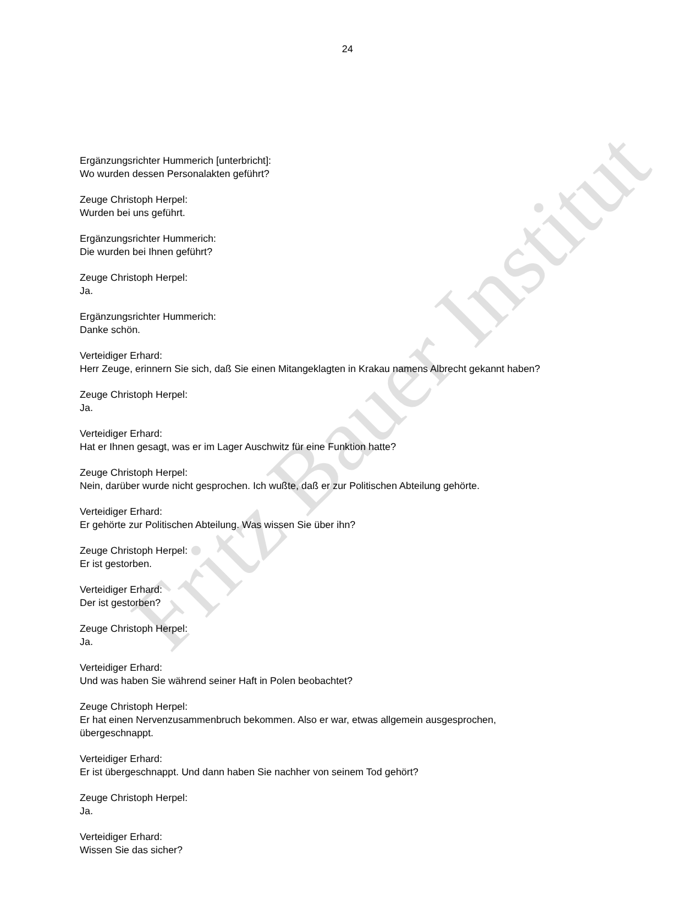Fritz Bauer Institut
24
Ergänzungsrichter Hummerich [unterbricht]:
Wo wurden dessen Personalakten geführt?
Zeuge Christoph Herpel:
Wurden bei uns geführt.
Ergänzungsrichter Hummerich:
Die wurden bei Ihnen geführt?
Zeuge Christoph Herpel:
Ja.
Ergänzungsrichter Hummerich:
Danke schön.
Verteidiger Erhard:
Herr Zeuge, erinnern Sie sich, daß Sie einen Mitangeklagten in Krakau namens Albrecht gekannt haben?
Zeuge Christoph Herpel:
Ja.
Verteidiger Erhard:
Hat er Ihnen gesagt, was er im Lager Auschwitz für eine Funktion hatte?
Zeuge Christoph Herpel:
Nein, darüber wurde nicht gesprochen. Ich wußte, daß er zur Politischen Abteilung gehörte.
Verteidiger Erhard:
Er gehörte zur Politischen Abteilung. Was wissen Sie über ihn?
Zeuge Christoph Herpel:
Er ist gestorben.
Verteidiger Erhard:
Der ist gestorben?
Zeuge Christoph Herpel:
Ja.
Verteidiger Erhard:
Und was haben Sie während seiner Haft in Polen beobachtet?
Zeuge Christoph Herpel:
Er hat einen Nervenzusammenbruch bekommen. Also er war, etwas allgemein ausgesprochen,
übergeschnappt.
Verteidiger Erhard:
Er ist übergeschnappt. Und dann haben Sie nachher von seinem Tod gehört?
Zeuge Christoph Herpel:
Ja.
Verteidiger Erhard:
Wissen Sie das sicher?